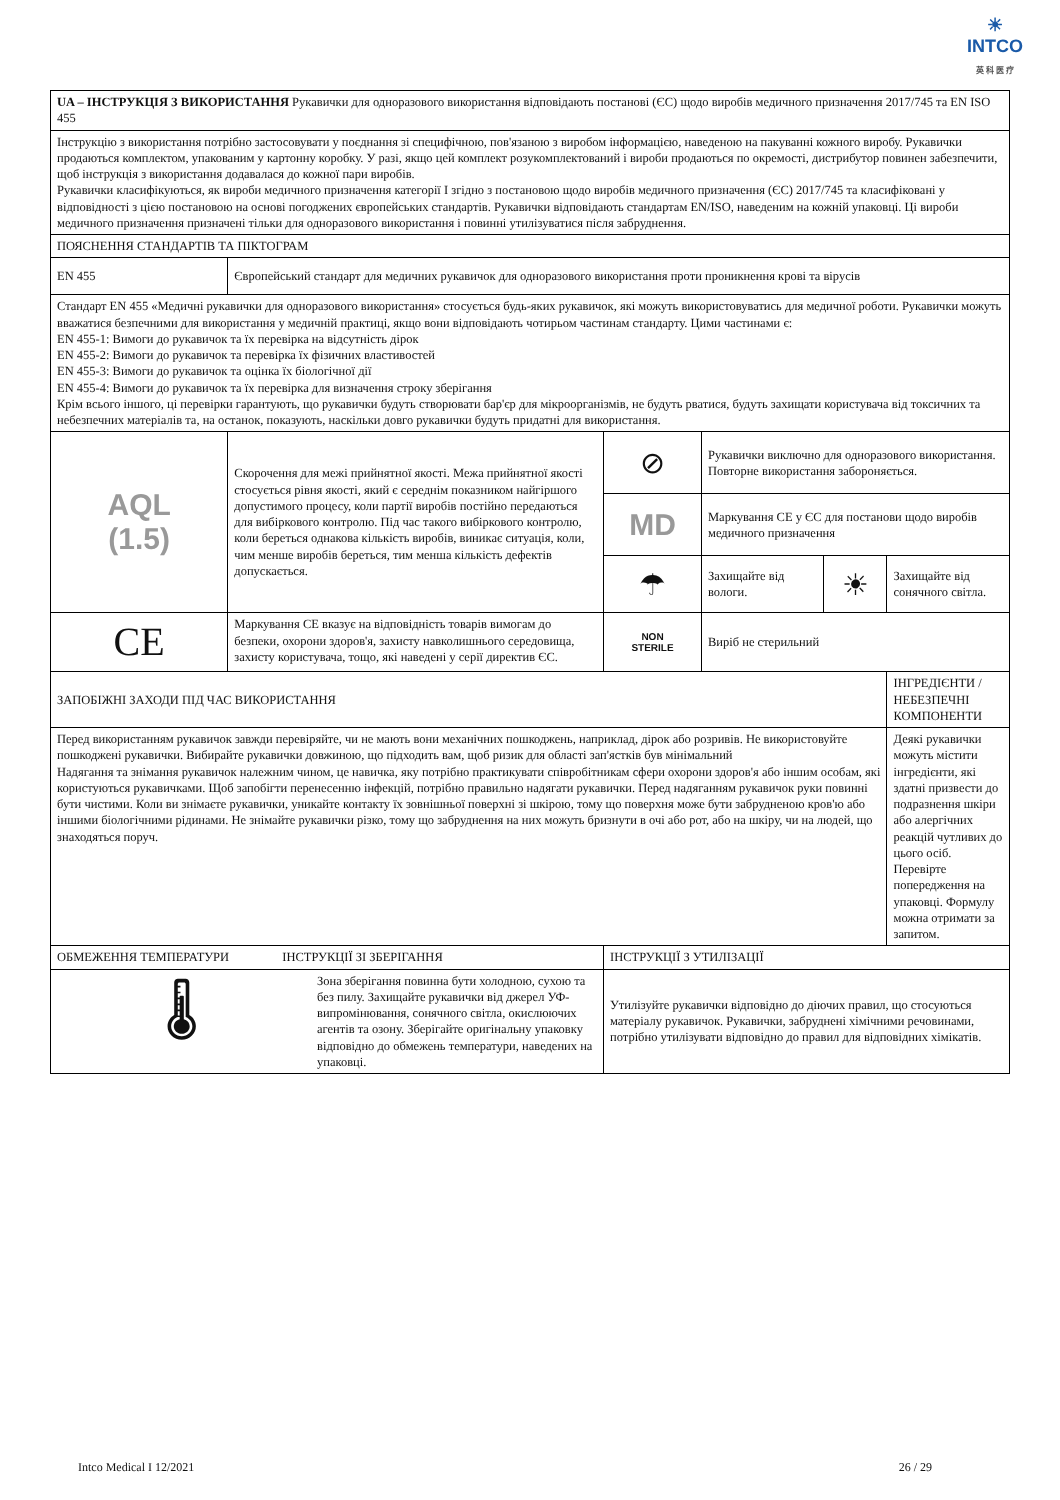☀
INTCO
英 科 医 疗
| UA – ІНСТРУКЦІЯ З ВИКОРИСТАННЯ Рукавички для одноразового використання відповідають постанові (ЄС) щодо виробів медичного призначення 2017/745 та EN ISO 455 | | | | | |
| Інструкцію з використання потрібно застосовувати у поєднання зі специфічною, пов'язаною з виробом інформацією, наведеною на пакуванні кожного виробу. Рукавички продаються комплектом, упакованим у картонну коробку. У разі, якщо цей комплект розукомплектований і вироби продаються по окремості, дистрибутор повинен забезпечити, щоб інструкція з використання додавалася до кожної пари виробів. Рукавички класифікуються, як вироби медичного призначення категорії I згідно з постановою щодо виробів медичного призначення (ЄС) 2017/745 та класифіковані у відповідності з цією постановою на основі погоджених європейських стандартів. Рукавички відповідають стандартам EN/ISO, наведеним на кожній упаковці. Ці вироби медичного призначення призначені тільки для одноразового використання і повинні утилізуватися після забруднення. | | | | | |
| ПОЯСНЕННЯ СТАНДАРТІВ ТА ПІКТОГРАМ | | | | | |
| EN 455 | Європейський стандарт для медичних рукавичок для одноразового використання проти проникнення крові та вірусів | | | | |
| Стандарт EN 455 «Медичні рукавички для одноразового використання» стосується будь-яких рукавичок, які можуть використовуватись для медичної роботи. Рукавички можуть вважатися безпечними для використання у медичній практиці, якщо вони відповідають чотирьом частинам стандарту. Цими частинами є: EN 455-1: Вимоги до рукавичок та їх перевірка на відсутність дірок EN 455-2: Вимоги до рукавичок та перевірка їх фізичних властивостей EN 455-3: Вимоги до рукавичок та оцінка їх біологічної дії EN 455-4: Вимоги до рукавичок та їх перевірка для визначення строку зберігання Крім всього іншого, ці перевірки гарантують, що рукавички будуть створювати бар'єр для мікроорганізмів, не будуть рватися, будуть захищати користувача від токсичних та небезпечних матеріалів та, на останок, показують, наскільки довго рукавички будуть придатні для використання. | | | | | |
| AQL (1.5) | Скорочення для межі прийнятної якості. Межа прийнятної якості стосується рівня якості, який є середнім показником найгіршого допустимого процесу, коли партії виробів постійно передаються для вибіркового контролю. Під час такого вибіркового контролю, коли береться однакова кількість виробів, виникає ситуація, коли, чим менше виробів береться, тим менша кількість дефектів допускається. | ⊘ | Рукавички виключно для одноразового використання. Повторне використання забороняється. | | |
| | | MD | Маркування CE у ЄС для постанови щодо виробів медичного призначення | | |
| | | ☂ | Захищайте від вологи. | ☀ | Захищайте від сонячного світла. |
| CE | Маркування CE вказує на відповідність товарів вимогам до безпеки, охорони здоров'я, захисту навколишнього середовища, захисту користувача, тощо, які наведені у серії директив ЄС. | NON STERILE | Виріб не стерильний | | |
| ЗАПОБІЖНІ ЗАХОДИ ПІД ЧАС ВИКОРИСТАННЯ | | | | | ІНГРЕДІЄНТИ / НЕБЕЗПЕЧНІ КОМПОНЕНТИ |
| Перед використанням рукавичок завжди перевіряйте, чи не мають вони механічних пошкоджень, наприклад, дірок або розривів. Не використовуйте пошкоджені рукавички. Вибирайте рукавички довжиною, що підходить вам, щоб ризик для області зап'ястків був мінімальний Надягання та знімання рукавичок належним чином, це навичка, яку потрібно практикувати співробітникам сфери охорони здоров'я або іншим особам, які користуються рукавичками. Щоб запобігти перенесенню інфекцій, потрібно правильно надягати рукавички. Перед надяганням рукавичок руки повинні бути чистими. Коли ви знімаєте рукавички, уникайте контакту їх зовнішньої поверхні зі шкірою, тому що поверхня може бути забрудненою кров'ю або іншими біологічними рідинами. Не знімайте рукавички різко, тому що забруднення на них можуть бризнути в очі або рот, або на шкіру, чи на людей, що знаходяться поруч. | | | | | Деякі рукавички можуть містити інгредієнти, які здатні призвести до подразнення шкіри або алергічних реакцій чутливих до цього осіб. Перевірте попередження на упаковці. Формулу можна отримати за запитом. |
| ОБМЕЖЕННЯ ТЕМПЕРАТУРИ ІНСТРУКЦІЇ ЗІ ЗБЕРІГАННЯ | | ІНСТРУКЦІЇ З УТИЛІЗАЦІЇ | | | |
| 🌡 Зона зберігання повинна бути холодною, сухою та без пилу. Захищайте рукавички від джерел УФ-випромінювання, сонячного світла, окислюючих агентів та озону. Зберігайте оригінальну упаковку відповідно до обмежень температури, наведених на упаковці. | | Утилізуйте рукавички відповідно до діючих правил, що стосуються матеріалу рукавичок. Рукавички, забруднені хімічними речовинами, потрібно утилізувати відповідно до правил для відповідних хімікатів. | | | |
Intco Medical I 12/2021 26 / 29